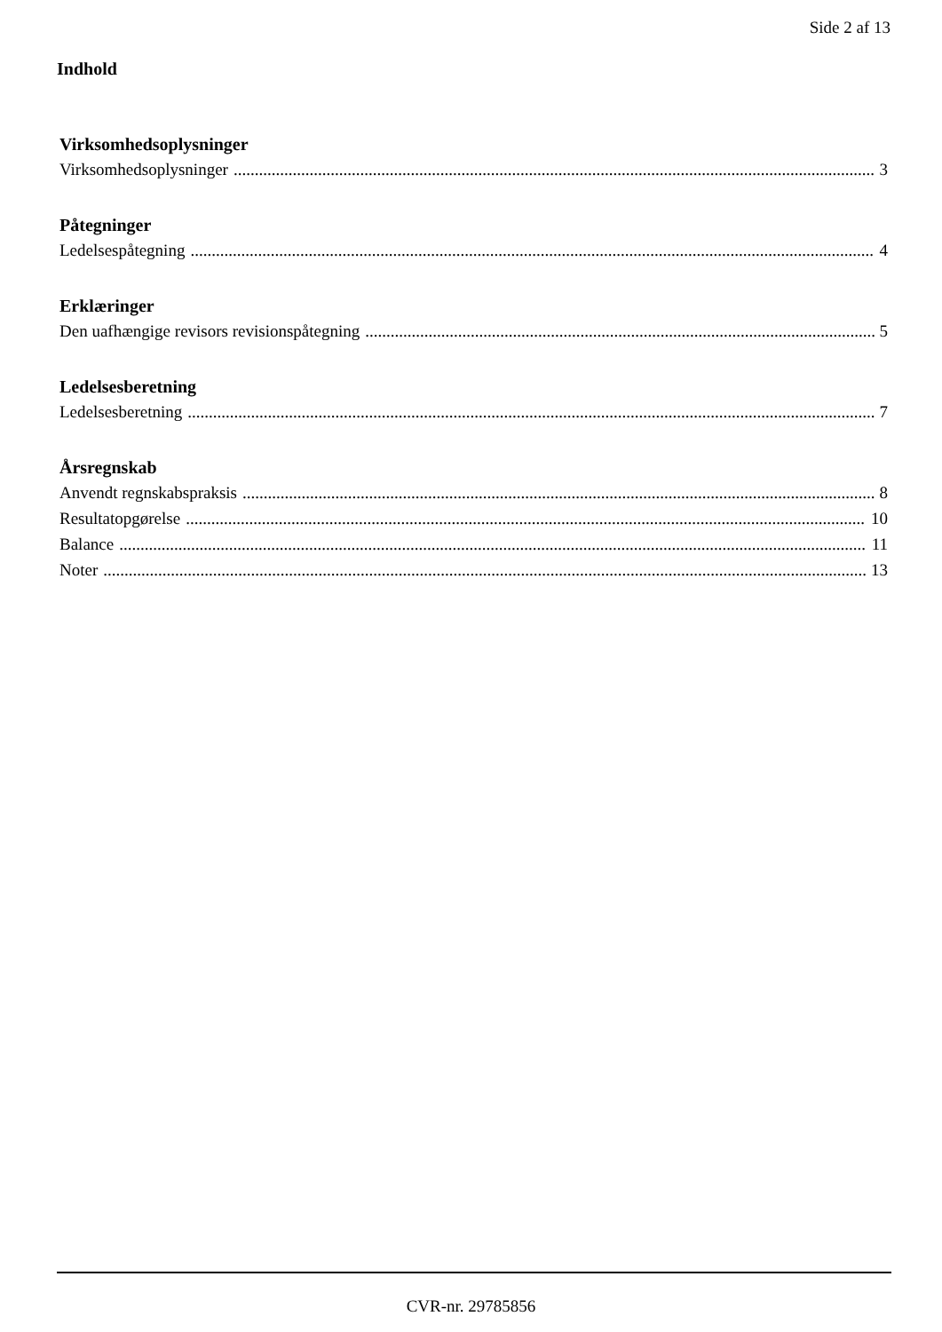Side 2 af 13
Indhold
Virksomhedsoplysninger
Virksomhedsoplysninger 3
Påtegninger
Ledelsespåtegning 4
Erklæringer
Den uafhængige revisors revisionspåtegning 5
Ledelsesberetning
Ledelsesberetning 7
Årsregnskab
Anvendt regnskabspraksis 8
Resultatopgørelse 10
Balance 11
Noter 13
CVR-nr. 29785856